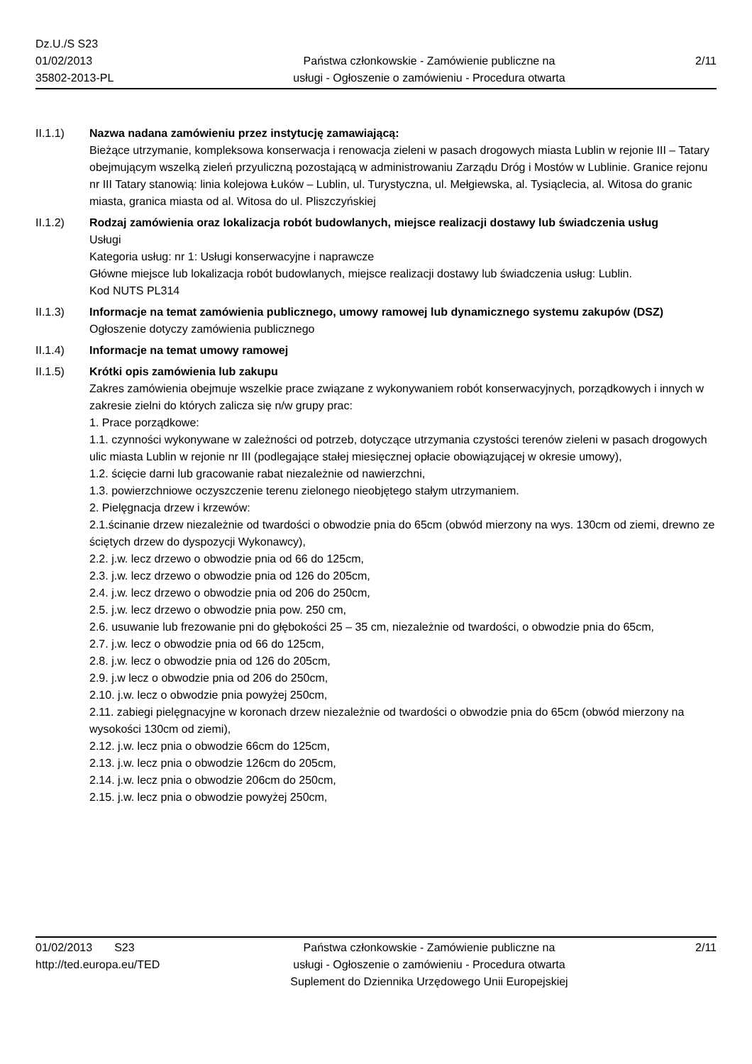Dz.U./S S23
01/02/2013
35802-2013-PL
Państwa członkowskie - Zamówienie publiczne na
usługi - Ogłoszenie o zamówieniu - Procedura otwarta
2/11
II.1.1) Nazwa nadana zamówieniu przez instytucję zamawiającą:
Bieżące utrzymanie, kompleksowa konserwacja i renowacja zieleni w pasach drogowych miasta Lublin w rejonie III – Tatary obejmującym wszelką zieleń przyuliczną pozostającą w administrowaniu Zarządu Dróg i Mostów w Lublinie. Granice rejonu nr III Tatary stanowią: linia kolejowa Łuków – Lublin, ul. Turystyczna, ul. Mełgiewska, al. Tysiąclecia, al. Witosa do granic miasta, granica miasta od al. Witosa do ul. Pliszczyńskiej
II.1.2) Rodzaj zamówienia oraz lokalizacja robót budowlanych, miejsce realizacji dostawy lub świadczenia usług
Usługi
Kategoria usług: nr 1: Usługi konserwacyjne i naprawcze
Główne miejsce lub lokalizacja robót budowlanych, miejsce realizacji dostawy lub świadczenia usług: Lublin.
Kod NUTS PL314
II.1.3) Informacje na temat zamówienia publicznego, umowy ramowej lub dynamicznego systemu zakupów (DSZ)
Ogłoszenie dotyczy zamówienia publicznego
II.1.4) Informacje na temat umowy ramowej
II.1.5) Krótki opis zamówienia lub zakupu
Zakres zamówienia obejmuje wszelkie prace związane z wykonywaniem robót konserwacyjnych, porządkowych i innych w zakresie zielni do których zalicza się n/w grupy prac:
1. Prace porządkowe:
1.1. czynności wykonywane w zależności od potrzeb, dotyczące utrzymania czystości terenów zieleni w pasach drogowych ulic miasta Lublin w rejonie nr III (podlegające stałej miesięcznej opłacie obowiązującej w okresie umowy),
1.2. ścięcie darni lub gracowanie rabat niezależnie od nawierzchni,
1.3. powierzchniowe oczyszczenie terenu zielonego nieobjętego stałym utrzymaniem.
2. Pielęgnacja drzew i krzewów:
2.1.ścinanie drzew niezależnie od twardości o obwodzie pnia do 65cm (obwód mierzony na wys. 130cm od ziemi, drewno ze ściętych drzew do dyspozycji Wykonawcy),
2.2. j.w. lecz drzewo o obwodzie pnia od 66 do 125cm,
2.3. j.w. lecz drzewo o obwodzie pnia od 126 do 205cm,
2.4. j.w. lecz drzewo o obwodzie pnia od 206 do 250cm,
2.5. j.w. lecz drzewo o obwodzie pnia pow. 250 cm,
2.6. usuwanie lub frezowanie pni do głębokości 25 – 35 cm, niezależnie od twardości, o obwodzie pnia do 65cm,
2.7. j.w. lecz o obwodzie pnia od 66 do 125cm,
2.8. j.w. lecz o obwodzie pnia od 126 do 205cm,
2.9. j.w lecz o obwodzie pnia od 206 do 250cm,
2.10. j.w. lecz o obwodzie pnia powyżej 250cm,
2.11. zabiegi pielęgnacyjne w koronach drzew niezależnie od twardości o obwodzie pnia do 65cm (obwód mierzony na wysokości 130cm od ziemi),
2.12. j.w. lecz pnia o obwodzie 66cm do 125cm,
2.13. j.w. lecz pnia o obwodzie 126cm do 205cm,
2.14. j.w. lecz pnia o obwodzie 206cm do 250cm,
2.15. j.w. lecz pnia o obwodzie powyżej 250cm,
01/02/2013 S23
http://ted.europa.eu/TED
Państwa członkowskie - Zamówienie publiczne na
usługi - Ogłoszenie o zamówieniu - Procedura otwarta
Suplement do Dziennika Urzędowego Unii Europejskiej
2/11